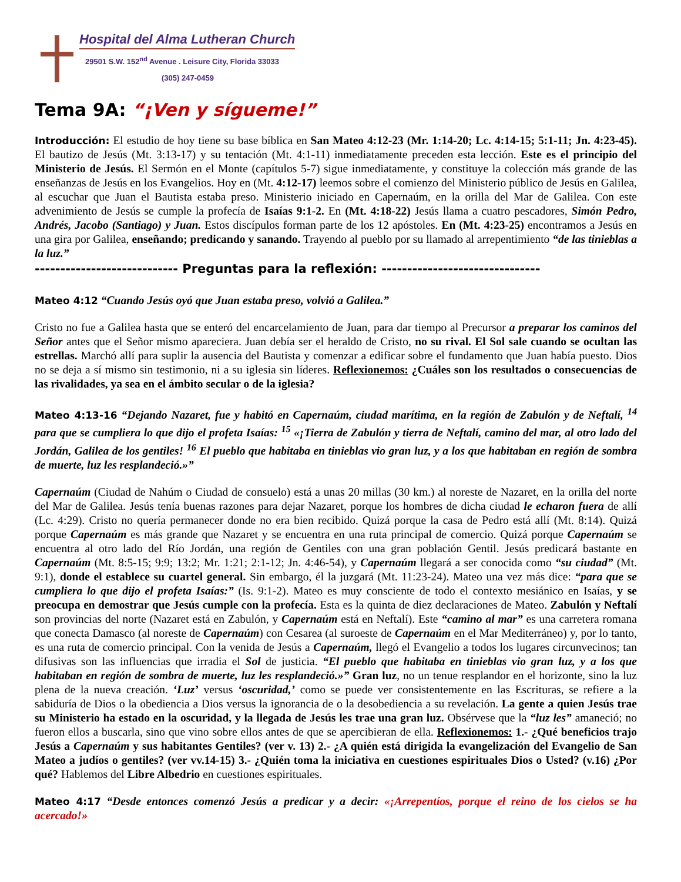Hospital del Alma Lutheran Church
29501 S.W. 152<sup>nd</sup> Avenue . Leisure City, Florida 33033
(305) 247-0459
Tema 9A: “¡Ven y sígueme!”
Introducción: El estudio de hoy tiene su base bíblica en San Mateo 4:12-23 (Mr. 1:14-20; Lc. 4:14-15; 5:1-11; Jn. 4:23-45). El bautizo de Jesús (Mt. 3:13-17) y su tentación (Mt. 4:1-11) inmediatamente preceden esta lección. Este es el principio del Ministerio de Jesús. El Sermón en el Monte (capítulos 5-7) sigue inmediatamente, y constituye la colección más grande de las enseñanzas de Jesús en los Evangelios. Hoy en (Mt. 4:12-17) leemos sobre el comienzo del Ministerio público de Jesús en Galilea, al escuchar que Juan el Bautista estaba preso. Ministerio iniciado en Capernaúm, en la orilla del Mar de Galilea. Con este advenimiento de Jesús se cumple la profecía de Isaías 9:1-2. En (Mt. 4:18-22) Jesús llama a cuatro pescadores, Simón Pedro, Andrés, Jacobo (Santiago) y Juan. Estos discípulos forman parte de los 12 apóstoles. En (Mt. 4:23-25) encontramos a Jesús en una gira por Galilea, enseñando; predicando y sanando. Trayendo al pueblo por su llamado al arrepentimiento “de las tinieblas a la luz.”
---------------------------- Preguntas para la reflexión: -------------------------------
Mateo 4:12 “Cuando Jesús oyó que Juan estaba preso, volvió a Galilea.”
Cristo no fue a Galilea hasta que se enteró del encarcelamiento de Juan, para dar tiempo al Precursor a preparar los caminos del Señor antes que el Señor mismo apareciera. Juan debía ser el heraldo de Cristo, no su rival. El Sol sale cuando se ocultan las estrellas. Marchó allí para suplir la ausencia del Bautista y comenzar a edificar sobre el fundamento que Juan había puesto. Dios no se deja a sí mismo sin testimonio, ni a su iglesia sin líderes. Reflexionemos: ¿Cuáles son los resultados o consecuencias de las rivalidades, ya sea en el ámbito secular o de la iglesia?
Mateo 4:13-16 “Dejando Nazaret, fue y habitó en Capernaúm, ciudad marítima, en la región de Zabulón y de Neftalí, <sup>14</sup> para que se cumpliera lo que dijo el profeta Isaías: <sup>15</sup> «¡Tierra de Zabulón y tierra de Neftalí, camino del mar, al otro lado del Jordán, Galilea de los gentiles! <sup>16</sup> El pueblo que habitaba en tinieblas vio gran luz, y a los que habitaban en región de sombra de muerte, luz les resplandeció.»”
Capernaúm (Ciudad de Nahúm o Ciudad de consuelo) está a unas 20 millas (30 km.) al noreste de Nazaret, en la orilla del norte del Mar de Galilea. Jesús tenía buenas razones para dejar Nazaret, porque los hombres de dicha ciudad le echaron fuera de allí (Lc. 4:29). Cristo no quería permanecer donde no era bien recibido. Quizá porque la casa de Pedro está allí (Mt. 8:14). Quizá porque Capernaúm es más grande que Nazaret y se encuentra en una ruta principal de comercio. Quizá porque Capernaúm se encuentra al otro lado del Río Jordán, una región de Gentiles con una gran población Gentil. Jesús predicará bastante en Capernaúm (Mt. 8:5-15; 9:9; 13:2; Mr. 1:21; 2:1-12; Jn. 4:46-54), y Capernaúm llegará a ser conocida como “su ciudad” (Mt. 9:1), donde el establece su cuartel general. Sin embargo, él la juzgará (Mt. 11:23-24). Mateo una vez más dice: “para que se cumpliera lo que dijo el profeta Isaías:” (Is. 9:1-2). Mateo es muy consciente de todo el contexto mesiánico en Isaías, y se preocupa en demostrar que Jesús cumple con la profecía. Esta es la quinta de diez declaraciones de Mateo. Zabulón y Neftalí son provincias del norte (Nazaret está en Zabulón, y Capernaúm está en Neftalí). Este “camino al mar” es una carretera romana que conecta Damasco (al noreste de Capernaúm) con Cesarea (al suroeste de Capernaúm en el Mar Mediterráneo) y, por lo tanto, es una ruta de comercio principal. Con la venida de Jesús a Capernaúm, llegó el Evangelio a todos los lugares circunvecinos; tan difusivas son las influencias que irradia el Sol de justicia. “El pueblo que habitaba en tinieblas vio gran luz, y a los que habitaban en región de sombra de muerte, luz les resplandeció.»” Gran luz, no un tenue resplandor en el horizonte, sino la luz plena de la nueva creación. ‘Luz’ versus ‘oscuridad,’ como se puede ver consistentemente en las Escrituras, se refiere a la sabiduría de Dios o la obediencia a Dios versus la ignorancia de o la desobediencia a su revelación. La gente a quien Jesús trae su Ministerio ha estado en la oscuridad, y la llegada de Jesús les trae una gran luz. Obsérvese que la “luz les” amaneció; no fueron ellos a buscarla, sino que vino sobre ellos antes de que se apercibieran de ella. Reflexionemos: 1.- ¿Qué beneficios trajo Jesús a Capernaúm y sus habitantes Gentiles? (ver v. 13) 2.- ¿A quién está dirigida la evangelización del Evangelio de San Mateo a judíos o gentiles? (ver vv.14-15) 3.- ¿Quién toma la iniciativa en cuestiones espirituales Dios o Usted? (v.16) ¿Por qué? Hablemos del Libre Albedrio en cuestiones espirituales.
Mateo 4:17 “Desde entonces comenzó Jesús a predicar y a decir: «¡Arrepentíos, porque el reino de los cielos se ha acercado!»